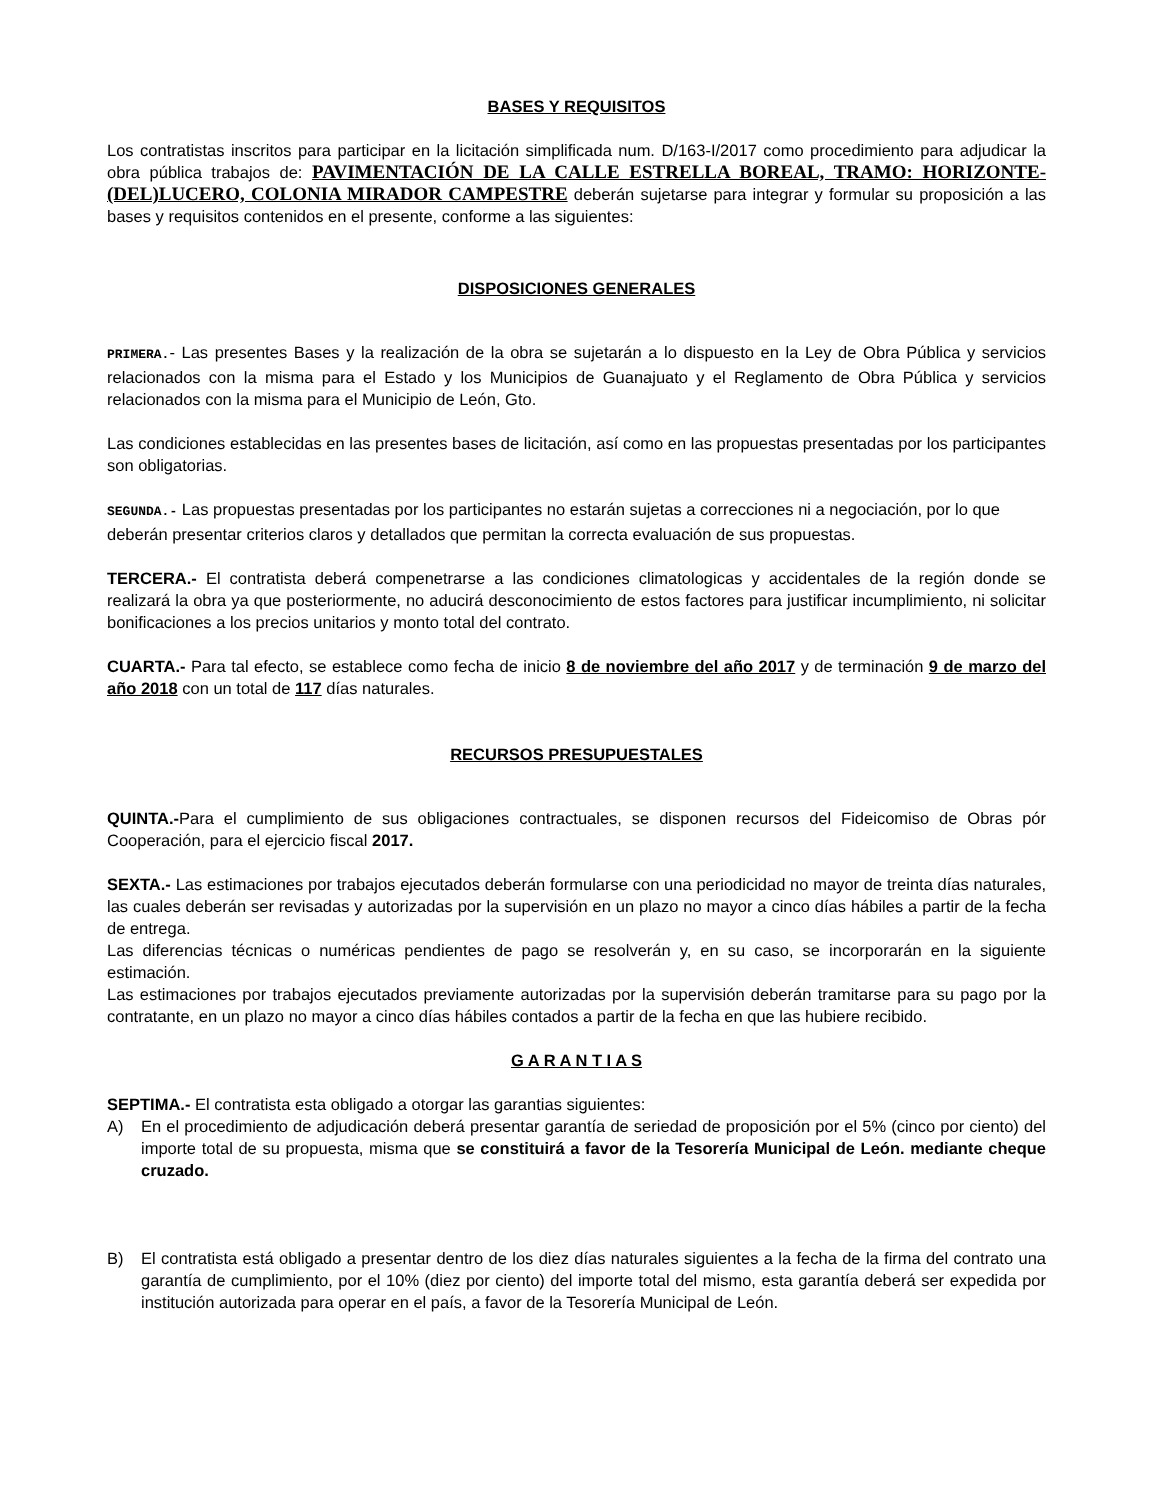BASES Y REQUISITOS
Los contratistas inscritos para participar en la licitación simplificada num. D/163-I/2017 como procedimiento para adjudicar la obra pública trabajos de: PAVIMENTACIÓN DE LA CALLE ESTRELLA BOREAL, TRAMO: HORIZONTE-(DEL)LUCERO, COLONIA MIRADOR CAMPESTRE deberán sujetarse para integrar y formular su proposición a las bases y requisitos contenidos en el presente, conforme a las siguientes:
DISPOSICIONES GENERALES
PRIMERA.- Las presentes Bases y la realización de la obra se sujetarán a lo dispuesto en la Ley de Obra Pública y servicios relacionados con la misma para el Estado y los Municipios de Guanajuato y el Reglamento de Obra Pública y servicios relacionados con la misma para el Municipio de León, Gto.
Las condiciones establecidas en las presentes bases de licitación, así como en las propuestas presentadas por los participantes son obligatorias.
SEGUNDA.- Las propuestas presentadas por los participantes no estarán sujetas a correcciones ni a negociación, por lo que deberán presentar criterios claros y detallados que permitan la correcta evaluación de sus propuestas.
TERCERA.- El contratista deberá compenetrarse a las condiciones climatologicas y accidentales de la región donde se realizará la obra ya que posteriormente, no aducirá desconocimiento de estos factores para justificar incumplimiento, ni solicitar bonificaciones a los precios unitarios y monto total del contrato.
CUARTA.- Para tal efecto, se establece como fecha de inicio 8 de noviembre del año 2017 y de terminación 9 de marzo del año 2018 con un total de 117 días naturales.
RECURSOS PRESUPUESTALES
QUINTA.-Para el cumplimiento de sus obligaciones contractuales, se disponen recursos del Fideicomiso de Obras pór Cooperación, para el ejercicio fiscal 2017.
SEXTA.- Las estimaciones por trabajos ejecutados deberán formularse con una periodicidad no mayor de treinta días naturales, las cuales deberán ser revisadas y autorizadas por la supervisión en un plazo no mayor a cinco días hábiles a partir de la fecha de entrega.
Las diferencias técnicas o numéricas pendientes de pago se resolverán y, en su caso, se incorporarán en la siguiente estimación.
Las estimaciones por trabajos ejecutados previamente autorizadas por la supervisión deberán tramitarse para su pago por la contratante, en un plazo no mayor a cinco días hábiles contados a partir de la fecha en que las hubiere recibido.
G A R A N T I A S
SEPTIMA.- El contratista esta obligado a otorgar las garantias siguientes:
A) En el procedimiento de adjudicación deberá presentar garantía de seriedad de proposición por el 5% (cinco por ciento) del importe total de su propuesta, misma que se constituirá a favor de la Tesorería Municipal de León. mediante cheque cruzado.
B) El contratista está obligado a presentar dentro de los diez días naturales siguientes a la fecha de la firma del contrato una garantía de cumplimiento, por el 10% (diez por ciento) del importe total del mismo, esta garantía deberá ser expedida por institución autorizada para operar en el país, a favor de la Tesorería Municipal de León.